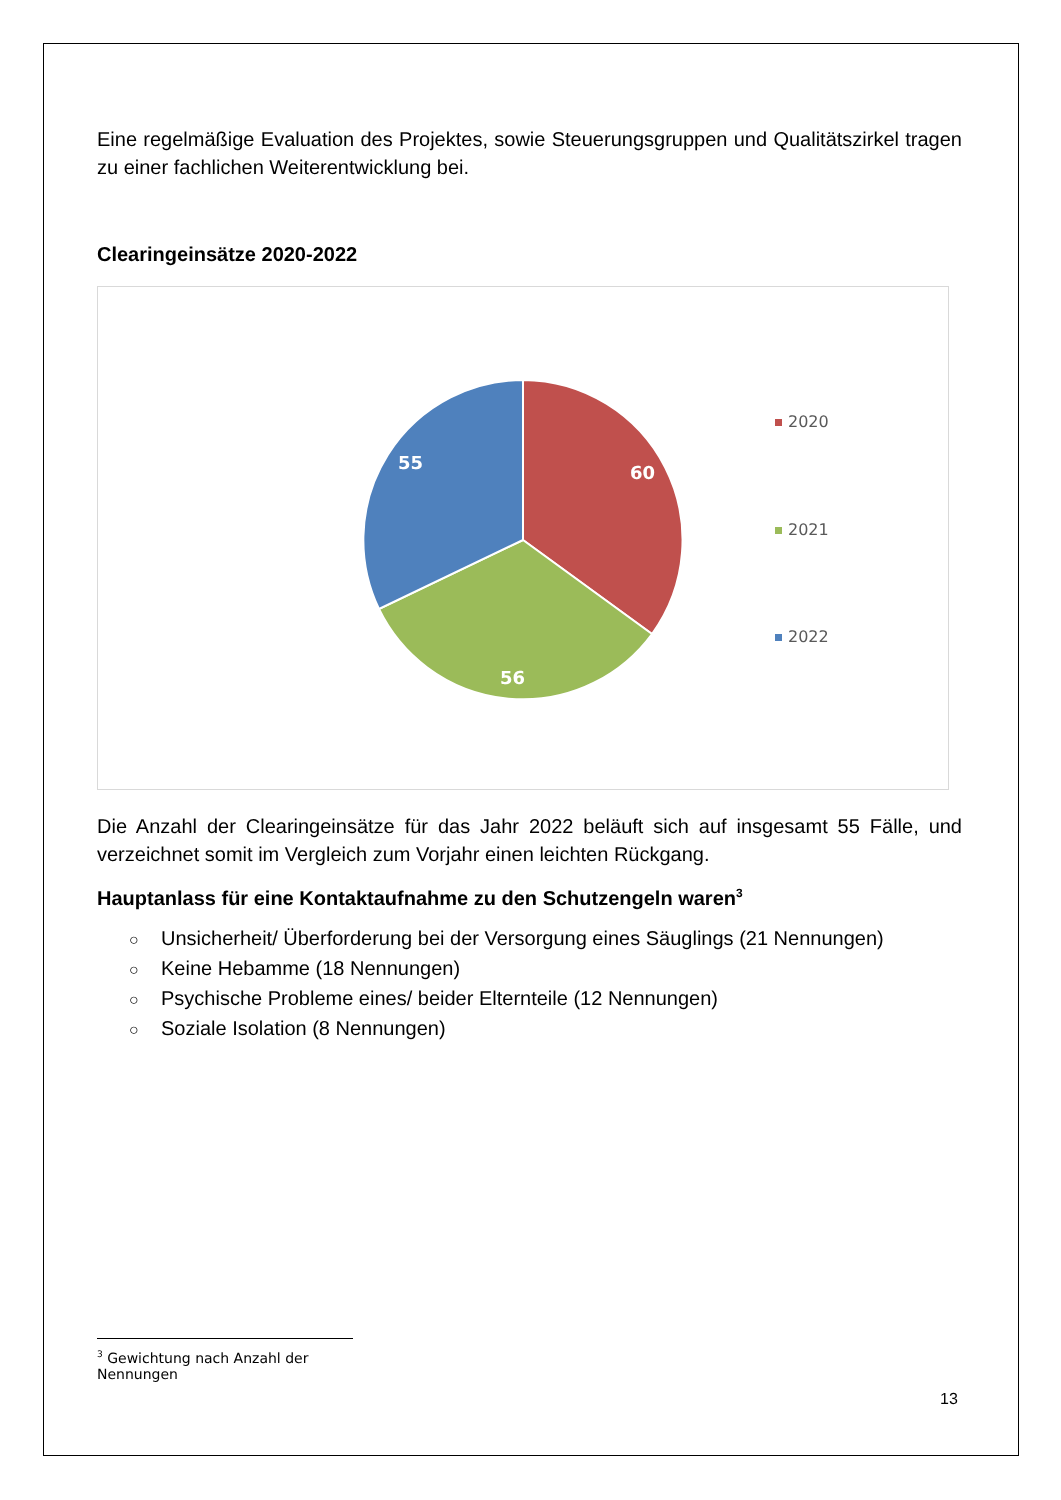Eine regelmäßige Evaluation des Projektes, sowie Steuerungsgruppen und Qualitätszirkel tragen zu einer fachlichen Weiterentwicklung bei.
Clearingeinsätze 2020-2022
60
56
55
2020
2021
2022
Die Anzahl der Clearingeinsätze für das Jahr 2022 beläuft sich auf insgesamt 55 Fälle, und verzeichnet somit im Vergleich zum Vorjahr einen leichten Rückgang.
Hauptanlass für eine Kontaktaufnahme zu den Schutzengeln waren<sup>3</sup>
○ Unsicherheit/ Überforderung bei der Versorgung eines Säuglings (21 Nennungen)
○ Keine Hebamme (18 Nennungen)
○ Psychische Probleme eines/ beider Elternteile (12 Nennungen)
○ Soziale Isolation (8 Nennungen)
<sup>3</sup> Gewichtung nach Anzahl der Nennungen
13